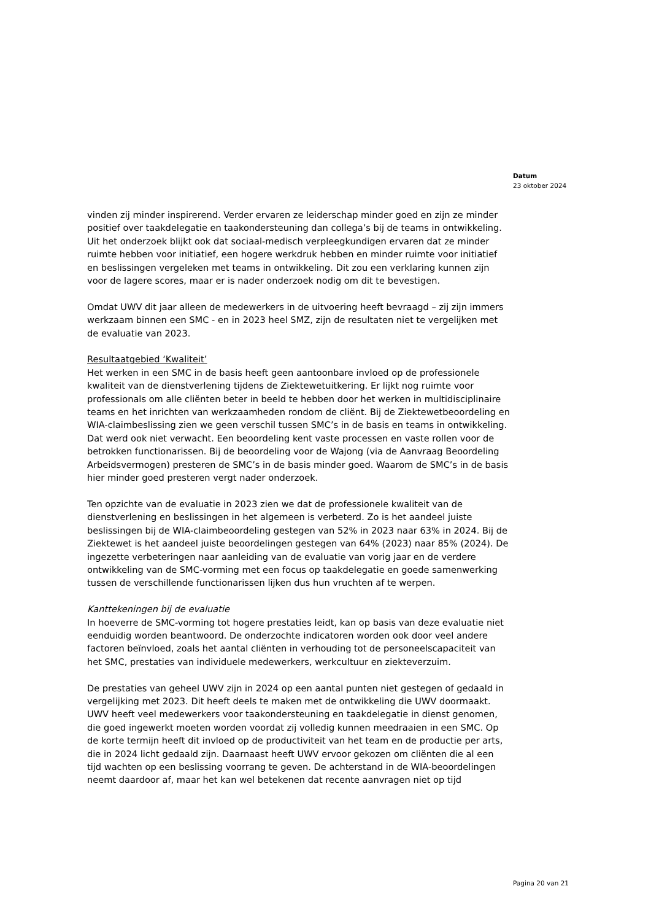Datum
23 oktober 2024
vinden zij minder inspirerend. Verder ervaren ze leiderschap minder goed en zijn ze minder positief over taakdelegatie en taakondersteuning dan collega’s bij de teams in ontwikkeling. Uit het onderzoek blijkt ook dat sociaal-medisch verpleegkundigen ervaren dat ze minder ruimte hebben voor initiatief, een hogere werkdruk hebben en minder ruimte voor initiatief en beslissingen vergeleken met teams in ontwikkeling. Dit zou een verklaring kunnen zijn voor de lagere scores, maar er is nader onderzoek nodig om dit te bevestigen.
Omdat UWV dit jaar alleen de medewerkers in de uitvoering heeft bevraagd – zij zijn immers werkzaam binnen een SMC - en in 2023 heel SMZ, zijn de resultaten niet te vergelijken met de evaluatie van 2023.
Resultaatgebied ‘Kwaliteit’
Het werken in een SMC in de basis heeft geen aantoonbare invloed op de professionele kwaliteit van de dienstverlening tijdens de Ziektewetuitkering. Er lijkt nog ruimte voor professionals om alle cliënten beter in beeld te hebben door het werken in multidisciplinaire teams en het inrichten van werkzaamheden rondom de cliënt. Bij de Ziektewetbeoordeling en WIA-claimbeslissing zien we geen verschil tussen SMC’s in de basis en teams in ontwikkeling. Dat werd ook niet verwacht. Een beoordeling kent vaste processen en vaste rollen voor de betrokken functionarissen. Bij de beoordeling voor de Wajong (via de Aanvraag Beoordeling Arbeidsvermogen) presteren de SMC’s in de basis minder goed. Waarom de SMC’s in de basis hier minder goed presteren vergt nader onderzoek.
Ten opzichte van de evaluatie in 2023 zien we dat de professionele kwaliteit van de dienstverlening en beslissingen in het algemeen is verbeterd. Zo is het aandeel juiste beslissingen bij de WIA-claimbeoordeling gestegen van 52% in 2023 naar 63% in 2024. Bij de Ziektewet is het aandeel juiste beoordelingen gestegen van 64% (2023) naar 85% (2024). De ingezette verbeteringen naar aanleiding van de evaluatie van vorig jaar en de verdere ontwikkeling van de SMC-vorming met een focus op taakdelegatie en goede samenwerking tussen de verschillende functionarissen lijken dus hun vruchten af te werpen.
Kanttekeningen bij de evaluatie
In hoeverre de SMC-vorming tot hogere prestaties leidt, kan op basis van deze evaluatie niet eenduidig worden beantwoord. De onderzochte indicatoren worden ook door veel andere factoren beïnvloed, zoals het aantal cliënten in verhouding tot de personeelscapaciteit van het SMC, prestaties van individuele medewerkers, werkcultuur en ziekteverzuim.
De prestaties van geheel UWV zijn in 2024 op een aantal punten niet gestegen of gedaald in vergelijking met 2023. Dit heeft deels te maken met de ontwikkeling die UWV doormaakt. UWV heeft veel medewerkers voor taakondersteuning en taakdelegatie in dienst genomen, die goed ingewerkt moeten worden voordat zij volledig kunnen meedraaien in een SMC. Op de korte termijn heeft dit invloed op de productiviteit van het team en de productie per arts, die in 2024 licht gedaald zijn. Daarnaast heeft UWV ervoor gekozen om cliënten die al een tijd wachten op een beslissing voorrang te geven. De achterstand in de WIA-beoordelingen neemt daardoor af, maar het kan wel betekenen dat recente aanvragen niet op tijd
Pagina 20 van 21